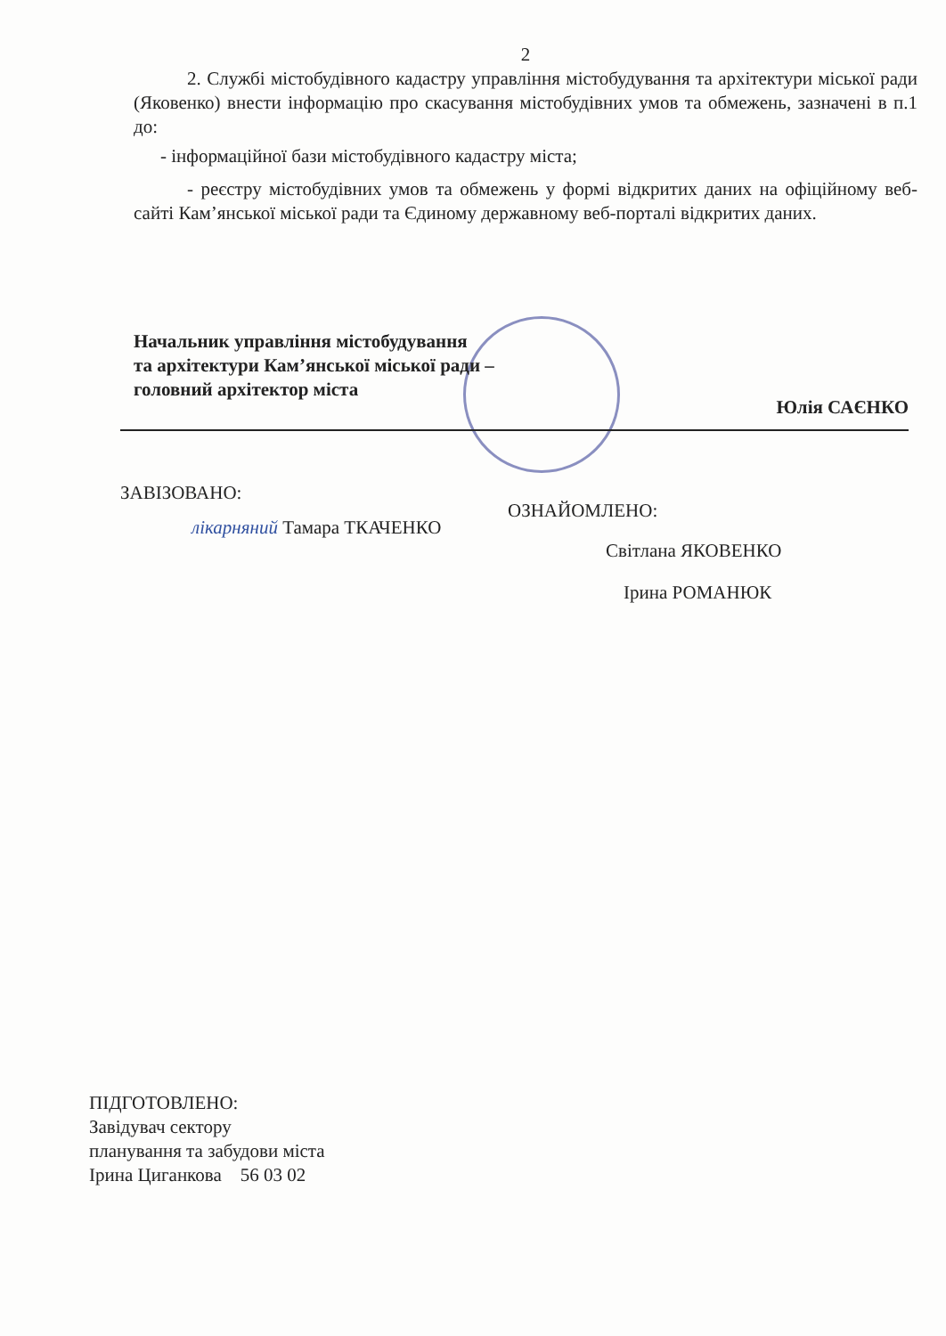2
2. Службі містобудівного кадастру управління містобудування та архітектури міської ради (Яковенко) внести інформацію про скасування містобудівних умов та обмежень, зазначені в п.1 до:
- інформаційної бази містобудівного кадастру міста;
- реєстру містобудівних умов та обмежень у формі відкритих даних на офіційному веб-сайті Кам’янської міської ради та Єдиному державному веб-порталі відкритих даних.
Начальник управління містобудування
та архітектури Кам’янської міської ради –
головний архітектор міста Юлія САЄНКО
ЗАВІЗОВАНО:
лікарняний Тамара ТКАЧЕНКО
ОЗНАЙОМЛЕНО:
Світлана ЯКОВЕНКО
Ірина РОМАНЮК
ПІДГОТОВЛЕНО:
Завідувач сектору
планування та забудови міста
Ірина Циганкова 56 03 02